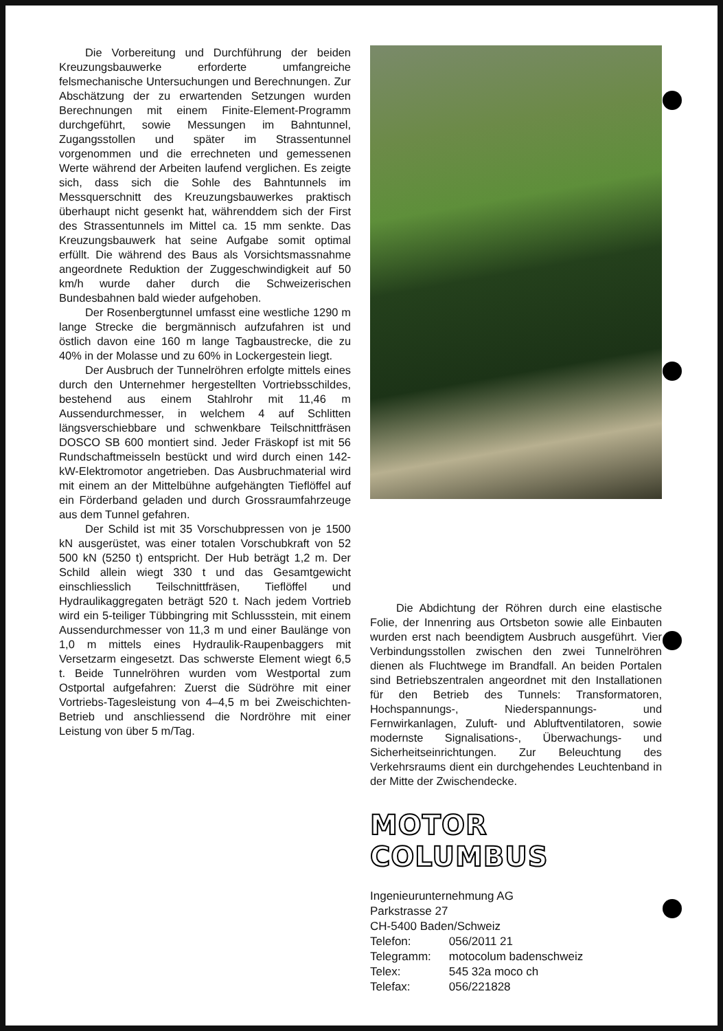Die Vorbereitung und Durchführung der beiden Kreuzungsbauwerke erforderte umfangreiche felsmechanische Untersuchungen und Berechnungen. Zur Abschätzung der zu erwartenden Setzungen wurden Berechnungen mit einem Finite-Element-Programm durchgeführt, sowie Messungen im Bahntunnel, Zugangsstollen und später im Strassentunnel vorgenommen und die errechneten und gemessenen Werte während der Arbeiten laufend verglichen. Es zeigte sich, dass sich die Sohle des Bahntunnels im Messquerschnitt des Kreuzungsbauwerkes praktisch überhaupt nicht gesenkt hat, währenddem sich der First des Strassentunnels im Mittel ca. 15 mm senkte. Das Kreuzungsbauwerk hat seine Aufgabe somit optimal erfüllt. Die während des Baus als Vorsichtsmassnahme angeordnete Reduktion der Zuggeschwindigkeit auf 50 km/h wurde daher durch die Schweizerischen Bundesbahnen bald wieder aufgehoben.
Der Rosenbergtunnel umfasst eine westliche 1290 m lange Strecke die bergmännisch aufzufahren ist und östlich davon eine 160 m lange Tagbaustrecke, die zu 40% in der Molasse und zu 60% in Lockergestein liegt.
Der Ausbruch der Tunnelröhren erfolgte mittels eines durch den Unternehmer hergestellten Vortriebsschildes, bestehend aus einem Stahlrohr mit 11,46 m Aussendurchmesser, in welchem 4 auf Schlitten längsverschiebbare und schwenkbare Teilschnittfräsen DOSCO SB 600 montiert sind. Jeder Fräskopf ist mit 56 Rundschaftmeisseln bestückt und wird durch einen 142-kW-Elektromotor angetrieben. Das Ausbruchmaterial wird mit einem an der Mittelbühne aufgehängten Tieflöffel auf ein Förderband geladen und durch Grossraumfahrzeuge aus dem Tunnel gefahren.
Der Schild ist mit 35 Vorschubpressen von je 1500 kN ausgerüstet, was einer totalen Vorschubkraft von 52 500 kN (5250 t) entspricht. Der Hub beträgt 1,2 m. Der Schild allein wiegt 330 t und das Gesamtgewicht einschliesslich Teilschnittfräsen, Tieflöffel und Hydraulikaggregaten beträgt 520 t. Nach jedem Vortrieb wird ein 5-teiliger Tübbingring mit Schlussstein, mit einem Aussendurchmesser von 11,3 m und einer Baulänge von 1,0 m mittels eines Hydraulik-Raupenbaggers mit Versetzarm eingesetzt. Das schwerste Element wiegt 6,5 t. Beide Tunnelröhren wurden vom Westportal zum Ostportal aufgefahren: Zuerst die Südröhre mit einer Vortriebs-Tagesleistung von 4–4,5 m bei Zweischichten-Betrieb und anschliessend die Nordröhre mit einer Leistung von über 5 m/Tag.
Die Abdichtung der Röhren durch eine elastische Folie, der Innenring aus Ortsbeton sowie alle Einbauten wurden erst nach beendigtem Ausbruch ausgeführt. Vier Verbindungsstollen zwischen den zwei Tunnelröhren dienen als Fluchtwege im Brandfall. An beiden Portalen sind Betriebszentralen angeordnet mit den Installationen für den Betrieb des Tunnels: Transformatoren, Hochspannungs-, Niederspannungs- und Fernwirkanlagen, Zuluft- und Abluftventilatoren, sowie modernste Signalisations-, Überwachungs- und Sicherheitseinrichtungen. Zur Beleuchtung des Verkehrsraums dient ein durchgehendes Leuchtenband in der Mitte der Zwischendecke.
MOTOR COLUMBUS
Ingenieurunternehmung AG
Parkstrasse 27
CH-5400 Baden/Schweiz
Telefon: 056/2011 21
Telegramm: motocolum badenschweiz
Telex: 545 32a moco ch
Telefax: 056/221828